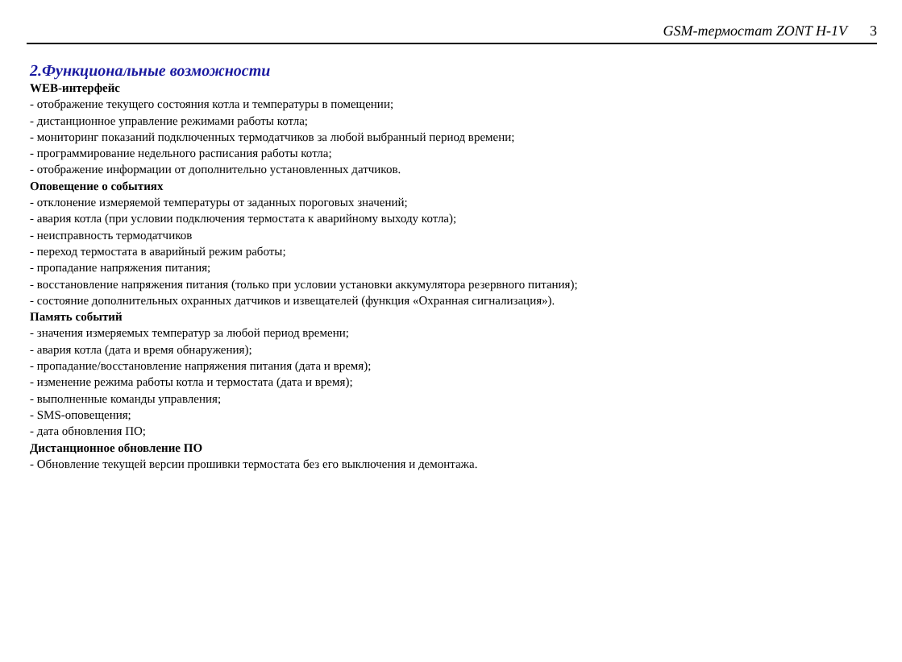GSM-термостат ZONT H-1V 3
2.Функциональные возможности
WEB-интерфейс
- отображение текущего состояния котла и температуры в помещении;
- дистанционное управление режимами работы котла;
- мониторинг показаний подключенных термодатчиков за любой выбранный период времени;
- программирование недельного расписания работы котла;
- отображение информации от дополнительно установленных датчиков.
Оповещение о событиях
- отклонение измеряемой температуры от заданных пороговых значений;
- авария котла (при условии подключения термостата к аварийному выходу котла);
- неисправность термодатчиков
- переход термостата в аварийный режим работы;
- пропадание напряжения питания;
- восстановление напряжения питания (только при условии установки аккумулятора резервного питания);
- состояние дополнительных охранных датчиков и извещателей (функция «Охранная сигнализация»).
Память событий
- значения измеряемых температур за любой период времени;
- авария котла (дата и время обнаружения);
- пропадание/восстановление напряжения питания (дата и время);
- изменение режима работы котла и термостата (дата и время);
- выполненные команды управления;
- SMS-оповещения;
- дата обновления ПО;
Дистанционное обновление ПО
- Обновление текущей версии прошивки термостата без его выключения и демонтажа.